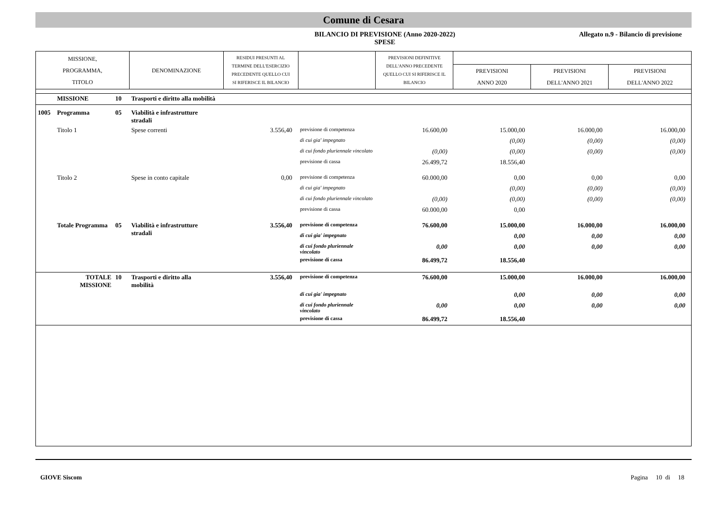Comune di Cesara
BILANCIO DI PREVISIONE (Anno 2020-2022)
SPESE
Allegato n.9 - Bilancio di previsione
| MISSIONE, PROGRAMMA, TITOLO | | | DENOMINAZIONE | RESIDUI PRESUNTI AL TERMINE DELL'ESERCIZIO PRECEDENTE QUELLO CUI SI RIFERISCE IL BILANCIO | | PREVISIONI DEFINITIVE DELL'ANNO PRECEDENTE QUELLO CUI SI RIFERISCE IL BILANCIO | | | |
| --- | --- | --- | --- | --- | --- | --- | --- | --- | --- |
| | | | | | | | PREVISIONI ANNO 2020 | PREVISIONI DELL'ANNO 2021 | PREVISIONI DELL'ANNO 2022 |
| | MISSIONE | 10 | Trasporti e diritto alla mobilità | | | | | | |
| 1005 | Programma | 05 | Viabilità e infrastrutture stradali | | | | | | |
| | Titolo 1 | | Spese correnti | 3.556,40 | previsione di competenza | 16.600,00 | 15.000,00 | 16.000,00 | 16.000,00 |
| | | | | | di cui gia' impegnato | | (0,00) | (0,00) | (0,00) |
| | | | | | di cui fondo pluriennale vincolato | (0,00) | (0,00) | (0,00) | (0,00) |
| | | | | | previsione di cassa | 26.499,72 | 18.556,40 | | |
| | Titolo 2 | | Spese in conto capitale | 0,00 | previsione di competenza | 60.000,00 | 0,00 | 0,00 | 0,00 |
| | | | | | di cui gia' impegnato | | (0,00) | (0,00) | (0,00) |
| | | | | | di cui fondo pluriennale vincolato | (0,00) | (0,00) | (0,00) | (0,00) |
| | | | | | previsione di cassa | 60.000,00 | 0,00 | | |
| | Totale Programma | 05 | Viabilità e infrastrutture stradali | 3.556,40 | previsione di competenza | 76.600,00 | 15.000,00 | 16.000,00 | 16.000,00 |
| | | | | | di cui gia' impegnato | | 0,00 | 0,00 | 0,00 |
| | | | | | di cui fondo pluriennale vincolato | 0,00 | 0,00 | 0,00 | 0,00 |
| | | | | | previsione di cassa | 86.499,72 | 18.556,40 | | |
| | TOTALE MISSIONE | 10 | Trasporti e diritto alla mobilità | 3.556,40 | previsione di competenza | 76.600,00 | 15.000,00 | 16.000,00 | 16.000,00 |
| | | | | | di cui gia' impegnato | | 0,00 | 0,00 | 0,00 |
| | | | | | di cui fondo pluriennale vincolato | 0,00 | 0,00 | 0,00 | 0,00 |
| | | | | | previsione di cassa | 86.499,72 | 18.556,40 | | |
GIOVE Siscom Pagina 10 di 18